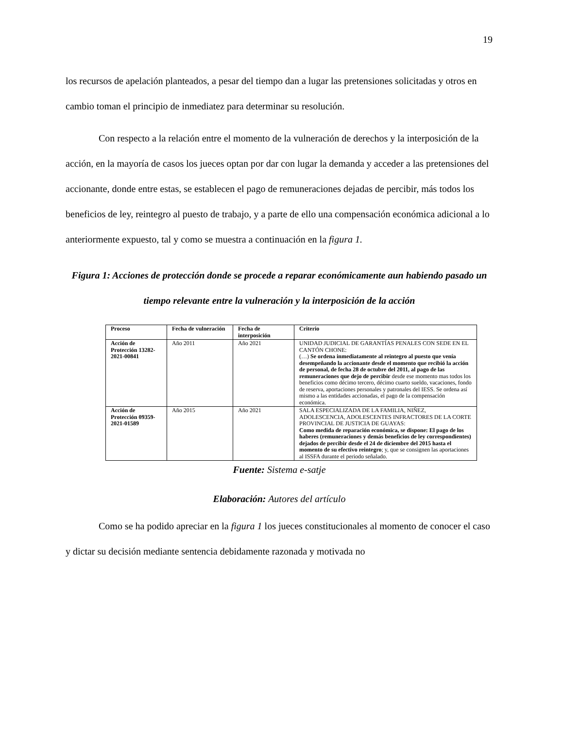19
los recursos de apelación planteados, a pesar del tiempo dan a lugar las pretensiones solicitadas y otros en cambio toman el principio de inmediatez para determinar su resolución.
Con respecto a la relación entre el momento de la vulneración de derechos y la interposición de la acción, en la mayoría de casos los jueces optan por dar con lugar la demanda y acceder a las pretensiones del accionante, donde entre estas, se establecen el pago de remuneraciones dejadas de percibir, más todos los beneficios de ley, reintegro al puesto de trabajo, y a parte de ello una compensación económica adicional a lo anteriormente expuesto, tal y como se muestra a continuación en la figura 1.
Figura 1: Acciones de protección donde se procede a reparar económicamente aun habiendo pasado un tiempo relevante entre la vulneración y la interposición de la acción
| Proceso | Fecha de vulneración | Fecha de interposición | Criterio |
| --- | --- | --- | --- |
| Acción de Protección 13282-2021-00841 | Año 2011 | Año 2021 | UNIDAD JUDICIAL DE GARANTÍAS PENALES CON SEDE EN EL CANTÓN CHONE: (…) Se ordena inmediatamente al reintegro al puesto que venía desempeñando la accionante desde el momento que recibió la acción de personal, de fecha 28 de octubre del 2011, al pago de las remuneraciones que dejo de percibir desde ese momento mas todos los beneficios como décimo tercero, décimo cuarto sueldo, vacaciones, fondo de reserva, aportaciones personales y patronales del IESS. Se ordena así mismo a las entidades accionadas, el pago de la compensación económica. |
| Acción de Protección 09359-2021-01589 | Año 2015 | Año 2021 | SALA ESPECIALIZADA DE LA FAMILIA, NIÑEZ, ADOLESCENCIA, ADOLESCENTES INFRACTORES DE LA CORTE PROVINCIAL DE JUSTICIA DE GUAYAS: Como medida de reparación económica, se dispone: El pago de los haberes (remuneraciones y demás beneficios de ley correspondientes) dejados de percibir desde el 24 de diciembre del 2015 hasta el momento de su efectivo reintegro ; y, que se consignen las aportaciones al ISSFA durante el periodo señalado. |
Fuente: Sistema e-satje
Elaboración: Autores del artículo
Como se ha podido apreciar en la figura 1 los jueces constitucionales al momento de conocer el caso y dictar su decisión mediante sentencia debidamente razonada y motivada no